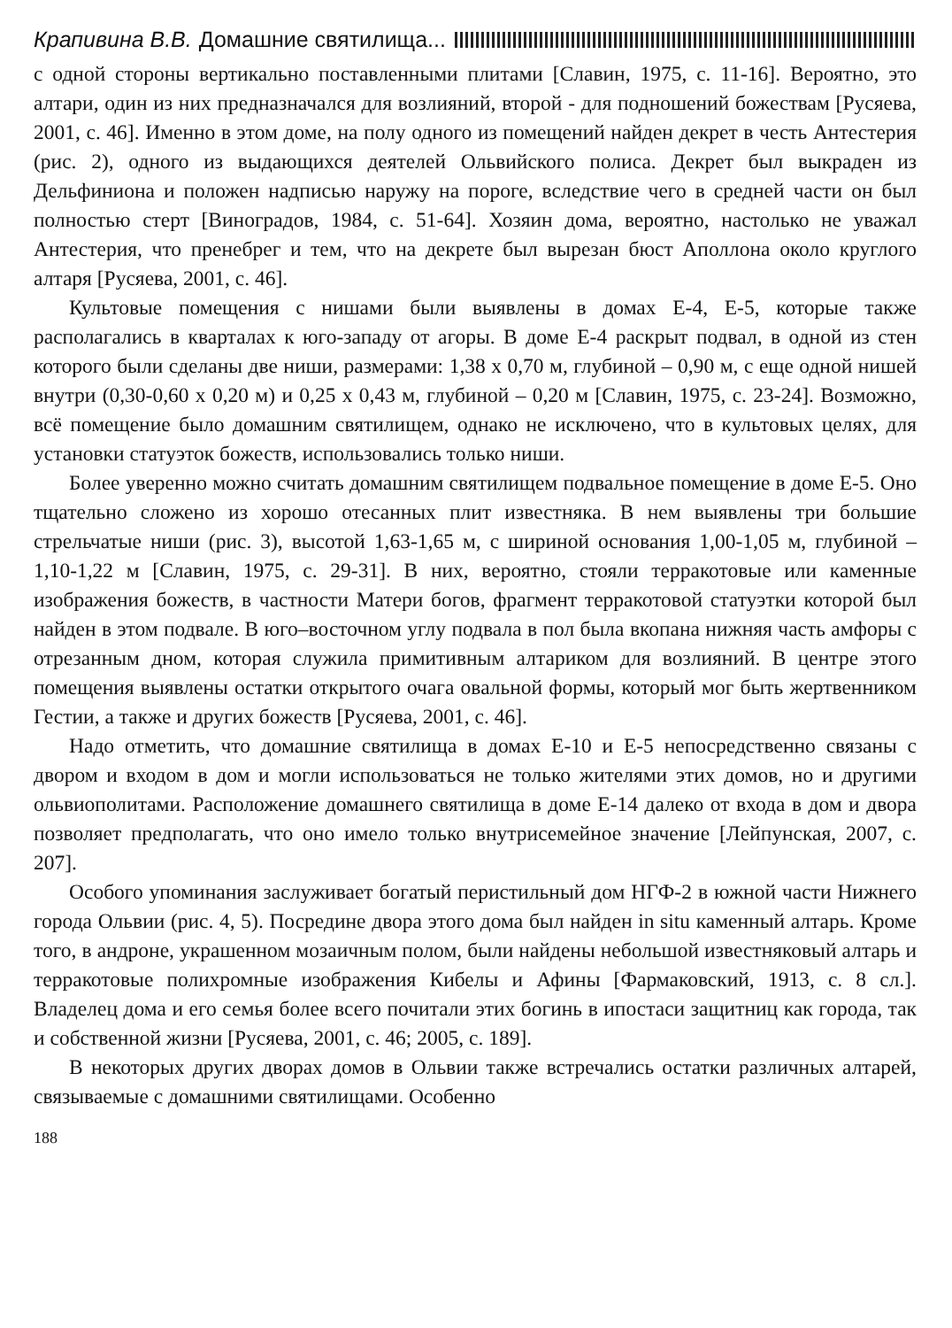Крапивина В.В. Домашние святилища...
с одной стороны вертикально поставленными плитами [Славин, 1975, с. 11-16]. Вероятно, это алтари, один из них предназначался для возлияний, второй - для подношений божествам [Русяева, 2001, с. 46]. Именно в этом доме, на полу одного из помещений найден декрет в честь Антестерия (рис. 2), одного из выдающихся деятелей Ольвийского полиса. Декрет был выкраден из Дельфиниона и положен надписью наружу на пороге, вследствие чего в средней части он был полностью стерт [Виноградов, 1984, с. 51-64]. Хозяин дома, вероятно, настолько не уважал Антестерия, что пренебрег и тем, что на декрете был вырезан бюст Аполлона около круглого алтаря [Русяева, 2001, с. 46].
Культовые помещения с нишами были выявлены в домах Е-4, Е-5, которые также располагались в кварталах к юго-западу от агоры. В доме Е-4 раскрыт подвал, в одной из стен которого были сделаны две ниши, размерами: 1,38 х 0,70 м, глубиной – 0,90 м, с еще одной нишей внутри (0,30-0,60 х 0,20 м) и 0,25 х 0,43 м, глубиной – 0,20 м [Славин, 1975, с. 23-24]. Возможно, всё помещение было домашним святилищем, однако не исключено, что в культовых целях, для установки статуэток божеств, использовались только ниши.
Более уверенно можно считать домашним святилищем подвальное помещение в доме Е-5. Оно тщательно сложено из хорошо отесанных плит известняка. В нем выявлены три большие стрельчатые ниши (рис. 3), высотой 1,63-1,65 м, с шириной основания 1,00-1,05 м, глубиной – 1,10-1,22 м [Славин, 1975, с. 29-31]. В них, вероятно, стояли терракотовые или каменные изображения божеств, в частности Матери богов, фрагмент терракотовой статуэтки которой был найден в этом подвале. В юго–восточном углу подвала в пол была вкопана нижняя часть амфоры с отрезанным дном, которая служила примитивным алтариком для возлияний. В центре этого помещения выявлены остатки открытого очага овальной формы, который мог быть жертвенником Гестии, а также и других божеств [Русяева, 2001, с. 46].
Надо отметить, что домашние святилища в домах Е-10 и Е-5 непосредственно связаны с двором и входом в дом и могли использоваться не только жителями этих домов, но и другими ольвиополитами. Расположение домашнего святилища в доме Е-14 далеко от входа в дом и двора позволяет предполагать, что оно имело только внутрисемейное значение [Лейпунская, 2007, с. 207].
Особого упоминания заслуживает богатый перистильный дом НГФ-2 в южной части Нижнего города Ольвии (рис. 4, 5). Посредине двора этого дома был найден in situ каменный алтарь. Кроме того, в андроне, украшенном мозаичным полом, были найдены небольшой известняковый алтарь и терракотовые полихромные изображения Кибелы и Афины [Фармаковский, 1913, с. 8 сл.]. Владелец дома и его семья более всего почитали этих богинь в ипостаси защитниц как города, так и собственной жизни [Русяева, 2001, с. 46; 2005, с. 189].
В некоторых других дворах домов в Ольвии также встречались остатки различных алтарей, связываемые с домашними святилищами. Особенно
188